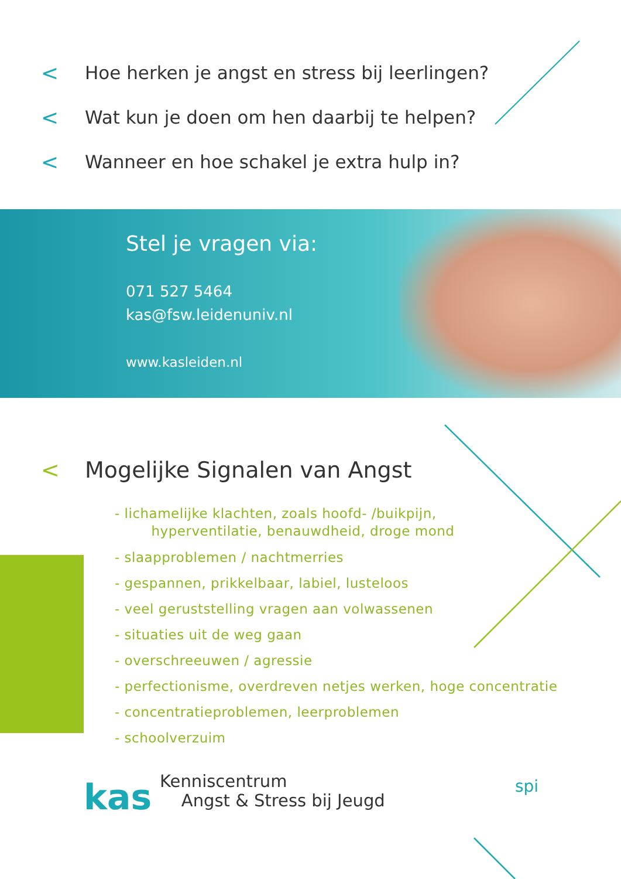< Hoe herken je angst en stress bij leerlingen?
< Wat kun je doen om hen daarbij te helpen?
< Wanneer en hoe schakel je extra hulp in?
Stel je vragen via:
071 527 5464
kas@fsw.leidenuniv.nl
www.kasleiden.nl
< Mogelijke Signalen van Angst
- lichamelijke klachten, zoals hoofd- /buikpijn,
hyperventilatie, benauwdheid, droge mond
- slaapproblemen / nachtmerries
- gespannen, prikkelbaar, labiel, lusteloos
- veel geruststelling vragen aan volwassenen
- situaties uit de weg gaan
- overschreeuwen / agressie
- perfectionisme, overdreven netjes werken, hoge concentratie
- concentratieproblemen, leerproblemen
- schoolverzuim
kas
Kenniscentrum
Angst & Stress bij Jeugd
spi